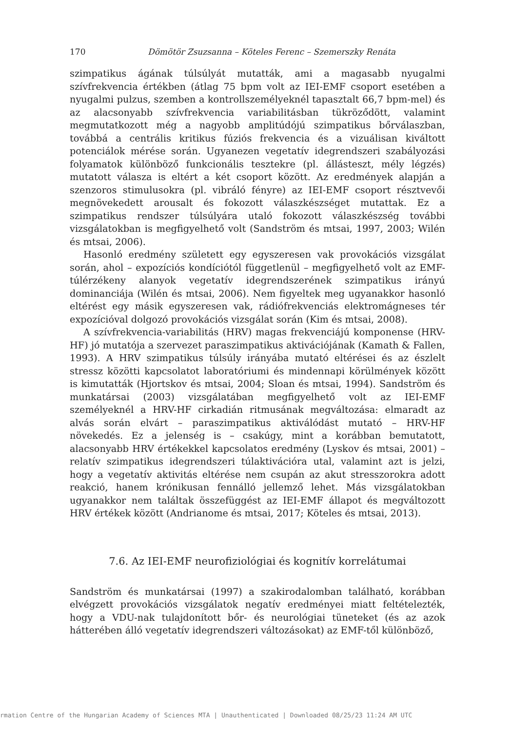170 Dömötör Zsuzsanna – Köteles Ferenc – Szemerszky Renáta
szimpatikus ágának túlsúlyát mutatták, ami a magasabb nyugalmi szívfrekvencia értékben (átlag 75 bpm volt az IEI-EMF csoport esetében a nyugalmi pulzus, szemben a kontrollszemélyeknél tapasztalt 66,7 bpm-mel) és az alacsonyabb szívfrekvencia variabilitásban tükröződött, valamint megmutatkozott még a nagyobb amplitúdójú szimpatikus bőrválaszban, továbbá a centrális kritikus fúziós frekvencia és a vizuálisan kiváltott potenciálok mérése során. Ugyanezen vegetatív idegrendszeri szabályozási folyamatok különböző funkcionális tesztekre (pl. állásteszt, mély légzés) mutatott válasza is eltért a két csoport között. Az eredmények alapján a szenzoros stimulusokra (pl. vibráló fényre) az IEI-EMF csoport résztvevői megnövekedett arousalt és fokozott válaszkészséget mutattak. Ez a szimpatikus rendszer túlsúlyára utaló fokozott válaszkészség további vizsgálatokban is megfigyelhető volt (Sandström és mtsai, 1997, 2003; Wilén és mtsai, 2006).
Hasonló eredmény született egy egyszeresen vak provokációs vizsgálat során, ahol – expozíciós kondíciótól függetlenül – megfigyelhető volt az EMF-túlérzékeny alanyok vegetatív idegrendszerének szimpatikus irányú dominanciája (Wilén és mtsai, 2006). Nem figyeltek meg ugyanakkor hasonló eltérést egy másik egyszeresen vak, rádiófrekvenciás elektromágneses tér expozícióval dolgozó provokációs vizsgálat során (Kim és mtsai, 2008).
A szívfrekvencia-variabilitás (HRV) magas frekvenciájú komponense (HRV-HF) jó mutatója a szervezet paraszimpatikus aktivációjának (Kamath & Fallen, 1993). A HRV szimpatikus túlsúly irányába mutató eltérései és az észlelt stressz közötti kapcsolatot laboratóriumi és mindennapi körülmények között is kimutatták (Hjortskov és mtsai, 2004; Sloan és mtsai, 1994). Sandström és munkatársai (2003) vizsgálatában megfigyelhető volt az IEI-EMF személyeknél a HRV-HF cirkadián ritmusának megváltozása: elmaradt az alvás során elvárt – paraszimpatikus aktiválódást mutató – HRV-HF növekedés. Ez a jelenség is – csakúgy, mint a korábban bemutatott, alacsonyabb HRV értékekkel kapcsolatos eredmény (Lyskov és mtsai, 2001) – relatív szimpatikus idegrendszeri túlaktivációra utal, valamint azt is jelzi, hogy a vegetatív aktivitás eltérése nem csupán az akut stresszorokra adott reakció, hanem krónikusan fennálló jellemző lehet. Más vizsgálatokban ugyanakkor nem találtak összefüggést az IEI-EMF állapot és megváltozott HRV értékek között (Andrianome és mtsai, 2017; Köteles és mtsai, 2013).
7.6. Az IEI-EMF neurofiziológiai és kognitív korrelátumai
Sandström és munkatársai (1997) a szakirodalomban található, korábban elvégzett provokációs vizsgálatok negatív eredményei miatt feltételezték, hogy a VDU-nak tulajdonított bőr- és neurológiai tüneteket (és az azok hátterében álló vegetatív idegrendszeri változásokat) az EMF-től különböző,
rmation Centre of the Hungarian Academy of Sciences MTA | Unauthenticated | Downloaded 08/25/23 11:24 AM UTC